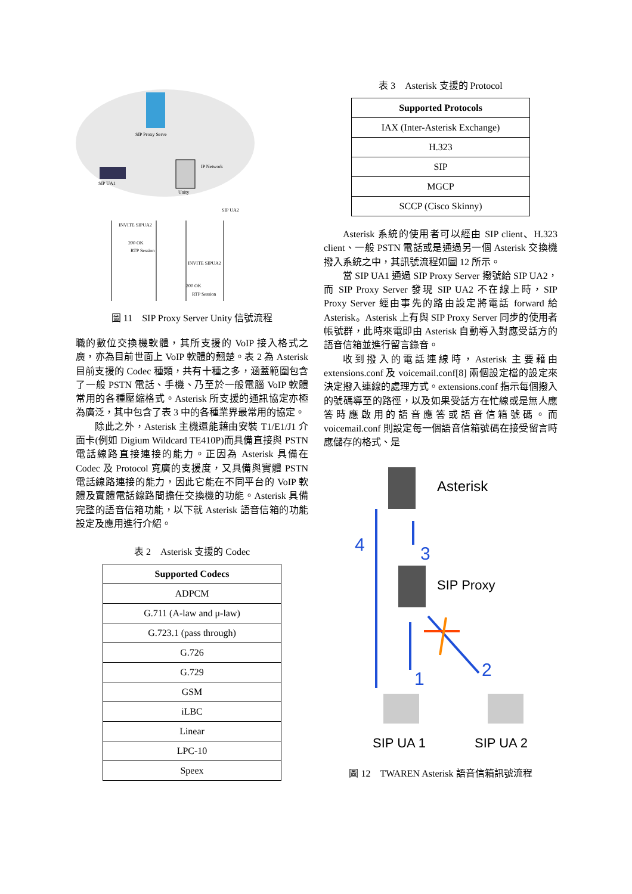SIP Proxy Serve
SIP UA1
Unity
IP Network
SIP UA2
INVITE SIPUA2
200 OK
RTP Session
INVITE SIPUA2
200 OK
RTP Session
圖 11　SIP Proxy Server Unity 信號流程
職的數位交換機軟體，其所支援的 VoIP 接入格式之廣，亦為目前世面上 VoIP 軟體的翹楚。表 2 為 Asterisk 目前支援的 Codec 種類，共有十種之多，涵蓋範圍包含了一般 PSTN 電話、手機、乃至於一般電腦 VoIP 軟體常用的各種壓縮格式。Asterisk 所支援的通訊協定亦極為廣泛，其中包含了表 3 中的各種業界最常用的協定。
除此之外，Asterisk 主機還能藉由安裝 T1/E1/J1 介面卡(例如 Digium Wildcard TE410P)而具備直接與 PSTN 電話線路直接連接的能力。正因為 Asterisk 具備在 Codec 及 Protocol 寬廣的支援度，又具備與實體 PSTN 電話線路連接的能力，因此它能在不同平台的 VoIP 軟體及實體電話線路間擔任交換機的功能。Asterisk 具備完整的語音信箱功能，以下就 Asterisk 語音信箱的功能設定及應用進行介紹。
表 2　Asterisk 支援的 Codec
| Supported Codecs |
| --- |
| ADPCM |
| G.711 (A-law and μ-law) |
| G.723.1 (pass through) |
| G.726 |
| G.729 |
| GSM |
| iLBC |
| Linear |
| LPC-10 |
| Speex |
表 3　Asterisk 支援的 Protocol
| Supported Protocols |
| --- |
| IAX (Inter-Asterisk Exchange) |
| H.323 |
| SIP |
| MGCP |
| SCCP (Cisco Skinny) |
Asterisk 系統的使用者可以經由 SIP client、H.323 client、一般 PSTN 電話或是通過另一個 Asterisk 交換機撥入系統之中，其訊號流程如圖 12 所示。
當 SIP UA1 通過 SIP Proxy Server 撥號給 SIP UA2，而 SIP Proxy Server 發現 SIP UA2 不在線上時，SIP Proxy Server 經由事先的路由設定將電話 forward 給 Asterisk。Asterisk 上有與 SIP Proxy Server 同步的使用者帳號群，此時來電即由 Asterisk 自動導入對應受話方的語音信箱並進行留言錄音。
收到撥入的電話連線時，Asterisk 主要藉由 extensions.conf 及 voicemail.conf[8] 兩個設定檔的設定來決定撥入連線的處理方式。extensions.conf 指示每個撥入的號碼導至的路徑，以及如果受話方在忙線或是無人應答時應啟用的語音應答或語音信箱號碼。而 voicemail.conf 則設定每一個語音信箱號碼在接受留言時應儲存的格式、是
Asterisk
SIP Proxy
4
3
1
2
SIP UA 1
SIP UA 2
圖 12　TWAREN Asterisk 語音信箱訊號流程